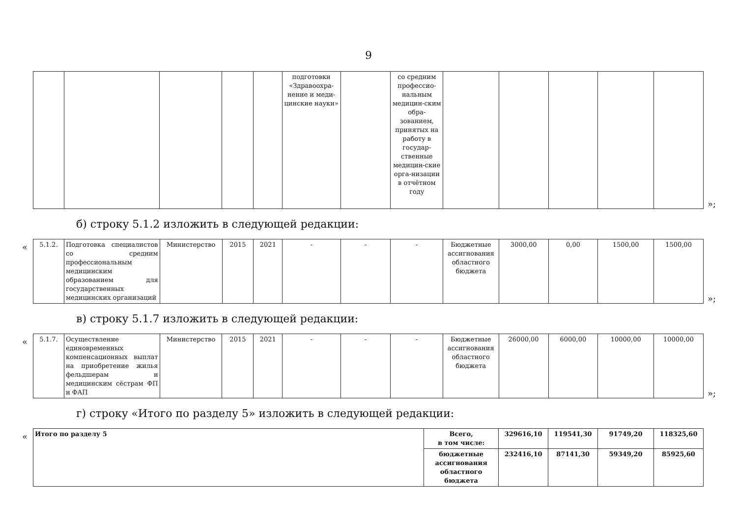9
| | | | | | подготовки «Здравоохра-нение и меди-цинские науки» | | со средним профессио-нальным медицин-ским обра-зованием, принятых на работу в государ-ственные медицин-ские орга-низации в отчётном году | | | | | |
»;
б) строку 5.1.2 изложить в следующей редакции:
«
| 5.1.2. | Подготовка специалистов со средним профессиональным медицинским образованием для государственных медицинских организаций | Министерство | 2015 | 2021 | - | - | - | Бюджетные ассигнования областного бюджета | 3000,00 | 0,00 | 1500,00 | 1500,00 |
»;
в) строку 5.1.7 изложить в следующей редакции:
«
| 5.1.7. | Осуществление единовременных компенсационных выплат на приобретение жилья фельдшерам и медицинским сёстрам ФП и ФАП | Министерство | 2015 | 2021 | - | - | - | Бюджетные ассигнования областного бюджета | 26000,00 | 6000,00 | 10000,00 | 10000,00 |
»;
г) строку «Итого по разделу 5» изложить в следующей редакции:
«
| Итого по разделу 5 | Всего, в том числе: | 329616,10 | 119541,30 | 91749,20 | 118325,60 |
| | бюджетные ассигнования областного бюджета | 232416,10 | 87141,30 | 59349,20 | 85925,60 |